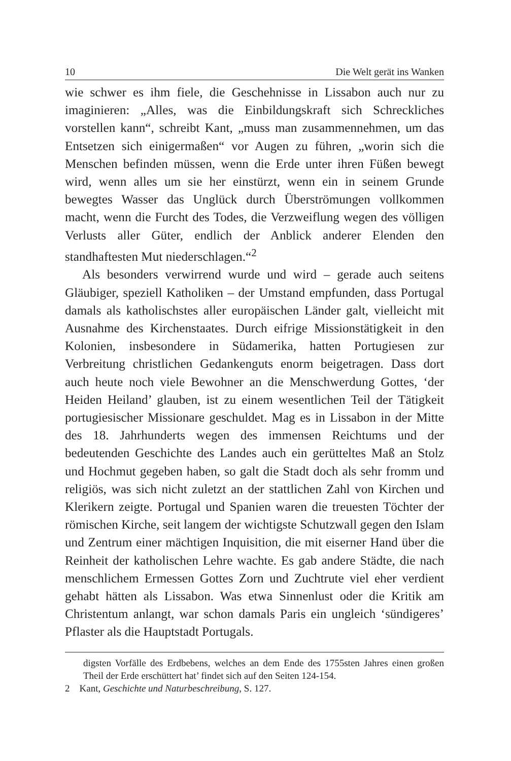10 Die Welt gerät ins Wanken
wie schwer es ihm fiele, die Geschehnisse in Lissabon auch nur zu imaginieren: „Alles, was die Einbildungskraft sich Schreckliches vorstellen kann“, schreibt Kant, „muss man zusammennehmen, um das Entsetzen sich einigermaßen“ vor Augen zu führen, „worin sich die Menschen befinden müssen, wenn die Erde unter ihren Füßen bewegt wird, wenn alles um sie her einstürzt, wenn ein in seinem Grunde bewegtes Wasser das Unglück durch Überströmungen vollkommen macht, wenn die Furcht des Todes, die Verzweiflung wegen des völligen Verlusts aller Güter, endlich der Anblick anderer Elenden den standhaftesten Mut niederschlagen.“<sup>2</sup>
Als besonders verwirrend wurde und wird – gerade auch seitens Gläubiger, speziell Katholiken – der Umstand empfunden, dass Portugal damals als katholischstes aller europäischen Länder galt, vielleicht mit Ausnahme des Kirchenstaates. Durch eifrige Missionstätigkeit in den Kolonien, insbesondere in Südamerika, hatten Portugiesen zur Verbreitung christlichen Gedankenguts enorm beigetragen. Dass dort auch heute noch viele Bewohner an die Menschwerdung Gottes, ‘der Heiden Heiland’ glauben, ist zu einem wesentlichen Teil der Tätigkeit portugiesischer Missionare geschuldet. Mag es in Lissabon in der Mitte des 18. Jahrhunderts wegen des immensen Reichtums und der bedeutenden Geschichte des Landes auch ein gerütteltes Maß an Stolz und Hochmut gegeben haben, so galt die Stadt doch als sehr fromm und religiös, was sich nicht zuletzt an der stattlichen Zahl von Kirchen und Klerikern zeigte. Portugal und Spanien waren die treuesten Töchter der römischen Kirche, seit langem der wichtigste Schutzwall gegen den Islam und Zentrum einer mächtigen Inquisition, die mit eiserner Hand über die Reinheit der katholischen Lehre wachte. Es gab andere Städte, die nach menschlichem Ermessen Gottes Zorn und Zuchtrute viel eher verdient gehabt hätten als Lissabon. Was etwa Sinnenlust oder die Kritik am Christentum anlangt, war schon damals Paris ein ungleich ‘sündigeres’ Pflaster als die Hauptstadt Portugals.
digsten Vorfälle des Erdbebens, welches an dem Ende des 1755sten Jahres einen großen Theil der Erde erschüttert hat’ findet sich auf den Seiten 124-154.
2 Kant, Geschichte und Naturbeschreibung, S. 127.